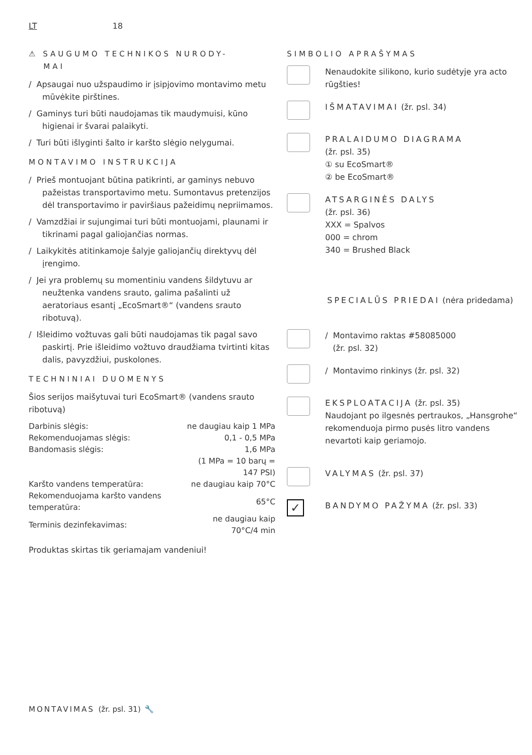LT 18
⚠ SAUGUMO TECHNIKOS NURODY-
MAI
/ Apsaugai nuo užspaudimo ir įsipjovimo montavimo metu mūvėkite pirštines.
/ Gaminys turi būti naudojamas tik maudymuisi, kūno higienai ir švarai palaikyti.
/ Turi būti išlyginti šalto ir karšto slėgio nelygumai.
MONTAVIMO INSTRUKCIJA
/ Prieš montuojant būtina patikrinti, ar gaminys nebuvo pažeistas transportavimo metu. Sumontavus pretenzijos dėl transportavimo ir paviršiaus pažeidimų nepriimamos.
/ Vamzdžiai ir sujungimai turi būti montuojami, plaunami ir tikrinami pagal galiojančias normas.
/ Laikykitės atitinkamoje šalyje galiojančių direktyvų dėl įrengimo.
/ Jei yra problemų su momentiniu vandens šildytuvu ar neužtenka vandens srauto, galima pašalinti už aeratoriaus esantį „EcoSmart®“ (vandens srauto ribotuvą).
/ Išleidimo vožtuvas gali būti naudojamas tik pagal savo paskirtį. Prie išleidimo vožtuvo draudžiama tvirtinti kitas dalis, pavyzdžiui, puskolones.
TECHNINIAI DUOMENYS
Šios serijos maišytuvai turi EcoSmart® (vandens srauto ribotuvą)
| Darbinis slėgis: | ne daugiau kaip 1 MPa |
| Rekomenduojamas slėgis: | 0,1 - 0,5 MPa |
| Bandomasis slėgis: | 1,6 MPa |
| | (1 MPa = 10 barų = 147 PSI) |
| Karšto vandens temperatūra: | ne daugiau kaip 70°C |
| Rekomenduojama karšto vandens temperatūra: | 65°C |
| Terminis dezinfekavimas: | ne daugiau kaip 70°C/4 min |
Produktas skirtas tik geriamajam vandeniui!
SIMBOLIO APRAŠYMAS
Nenaudokite silikono, kurio sudėtyje yra acto rūgšties!
IŠMATAVIMAI (žr. psl. 34)
PRALAIDUMO DIAGRAMA
(žr. psl. 35)
① su EcoSmart®
② be EcoSmart®
ATSARGINĖS DALYS
(žr. psl. 36)
XXX = Spalvos
000 = chrom
340 = Brushed Black
SPECIALŪS PRIEDAI (nėra pridedama)
/ Montavimo raktas #58085000
(žr. psl. 32)
/ Montavimo rinkinys (žr. psl. 32)
EKSPLOATACIJA (žr. psl. 35)
Naudojant po ilgesnės pertraukos, „Hansgrohe“ rekomenduoja pirmo pusės litro vandens nevartoti kaip geriamojo.
VALYMAS (žr. psl. 37)
✓
BANDYMO PAŽYMA (žr. psl. 33)
MONTAVIMAS (žr. psl. 31) 🔧